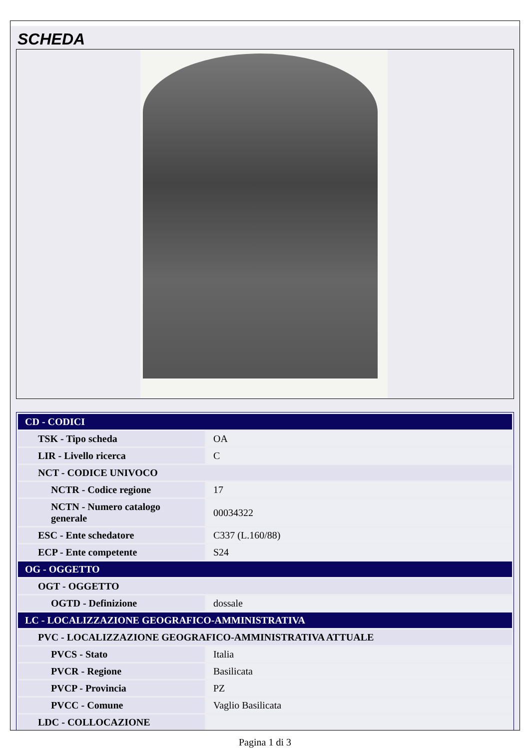SCHEDA
| CD - CODICI | |
| TSK - Tipo scheda | OA |
| LIR - Livello ricerca | C |
| NCT - CODICE UNIVOCO | |
| NCTR - Codice regione | 17 |
| NCTN - Numero catalogo generale | 00034322 |
| ESC - Ente schedatore | C337 (L.160/88) |
| ECP - Ente competente | S24 |
| OG - OGGETTO | |
| OGT - OGGETTO | |
| OGTD - Definizione | dossale |
| LC - LOCALIZZAZIONE GEOGRAFICO-AMMINISTRATIVA | |
| PVC - LOCALIZZAZIONE GEOGRAFICO-AMMINISTRATIVA ATTUALE | |
| PVCS - Stato | Italia |
| PVCR - Regione | Basilicata |
| PVCP - Provincia | PZ |
| PVCC - Comune | Vaglio Basilicata |
| LDC - COLLOCAZIONE | |
Pagina 1 di 3